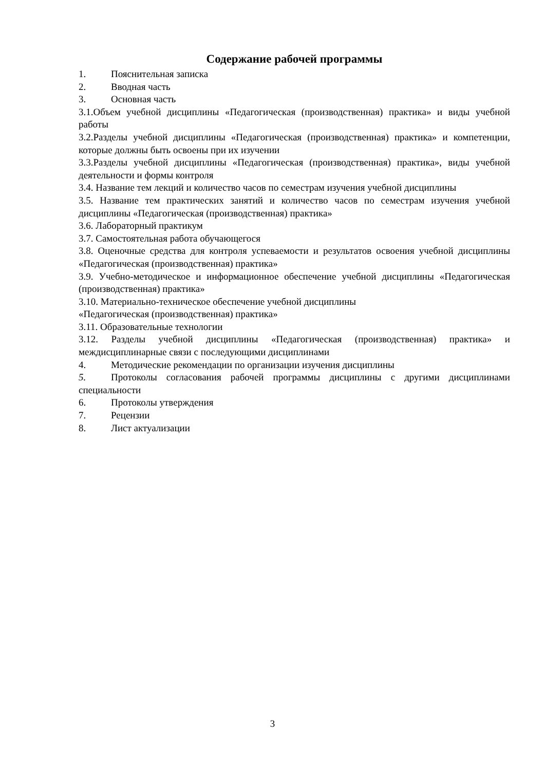Содержание рабочей программы
1. Пояснительная записка
2. Вводная часть
3. Основная часть
3.1.Объем учебной дисциплины «Педагогическая (производственная) практика» и виды учебной работы
3.2.Разделы учебной дисциплины «Педагогическая (производственная) практика» и компетенции, которые должны быть освоены при их изучении
3.3.Разделы учебной дисциплины «Педагогическая (производственная) практика», виды учебной деятельности и формы контроля
3.4. Название тем лекций и количество часов по семестрам изучения учебной дисциплины
3.5. Название тем практических занятий и количество часов по семестрам изучения учебной дисциплины «Педагогическая (производственная) практика»
3.6. Лабораторный практикум
3.7. Самостоятельная работа обучающегося
3.8. Оценочные средства для контроля успеваемости и результатов освоения учебной дисциплины «Педагогическая (производственная) практика»
3.9. Учебно-методическое и информационное обеспечение учебной дисциплины «Педагогическая (производственная) практика»
3.10. Материально-техническое обеспечение учебной дисциплины
«Педагогическая (производственная) практика»
3.11. Образовательные технологии
3.12. Разделы учебной дисциплины «Педагогическая (производственная) практика» и междисциплинарные связи с последующими дисциплинами
4. Методические рекомендации по организации изучения дисциплины
5. Протоколы согласования рабочей программы дисциплины с другими дисциплинами специальности
6. Протоколы утверждения
7. Рецензии
8. Лист актуализации
3